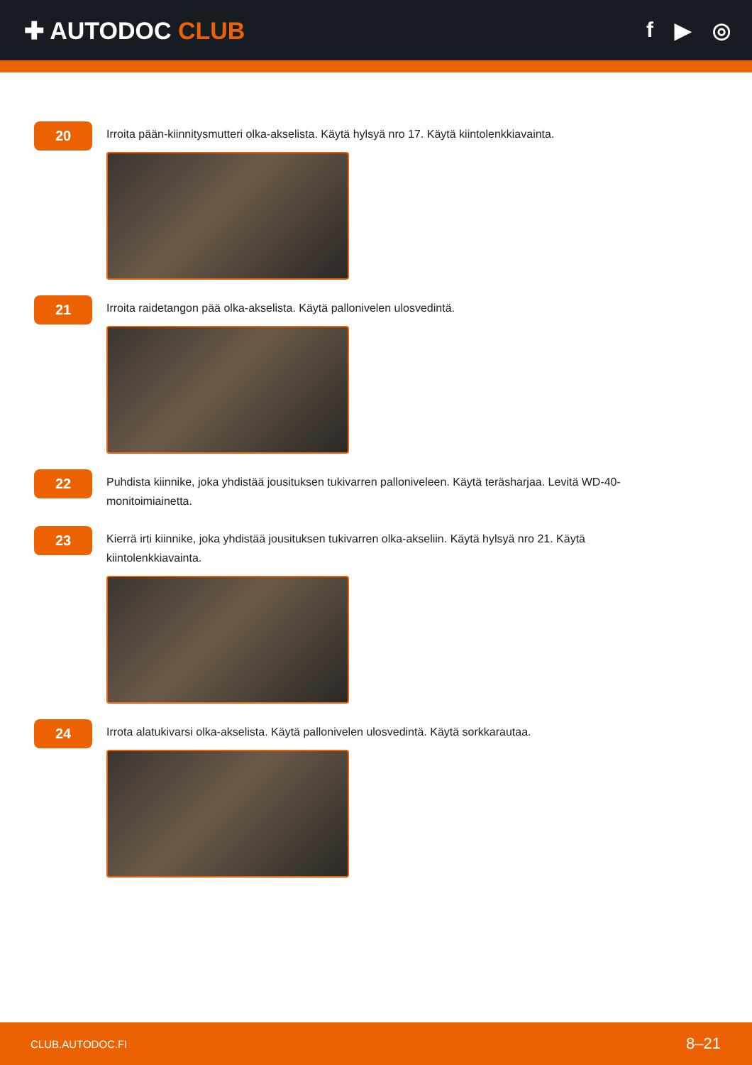✚ AUTODOC CLUB f ▶ ◎
20
Irroita pään-kiinnitysmutteri olka-akselista. Käytä hylsyä nro 17. Käytä kiintolenkkiavainta.
21
Irroita raidetangon pää olka-akselista. Käytä pallonivelen ulosvedintä.
22
Puhdista kiinnike, joka yhdistää jousituksen tukivarren palloniveleen. Käytä teräsharjaa. Levitä WD-40-monitoimiainetta.
23
Kierrä irti kiinnike, joka yhdistää jousituksen tukivarren olka-akseliin. Käytä hylsyä nro 21. Käytä kiintolenkkiavainta.
24
Irrota alatukivarsi olka-akselista. Käytä pallonivelen ulosvedintä. Käytä sorkkarautaa.
CLUB.AUTODOC.FI 8–21